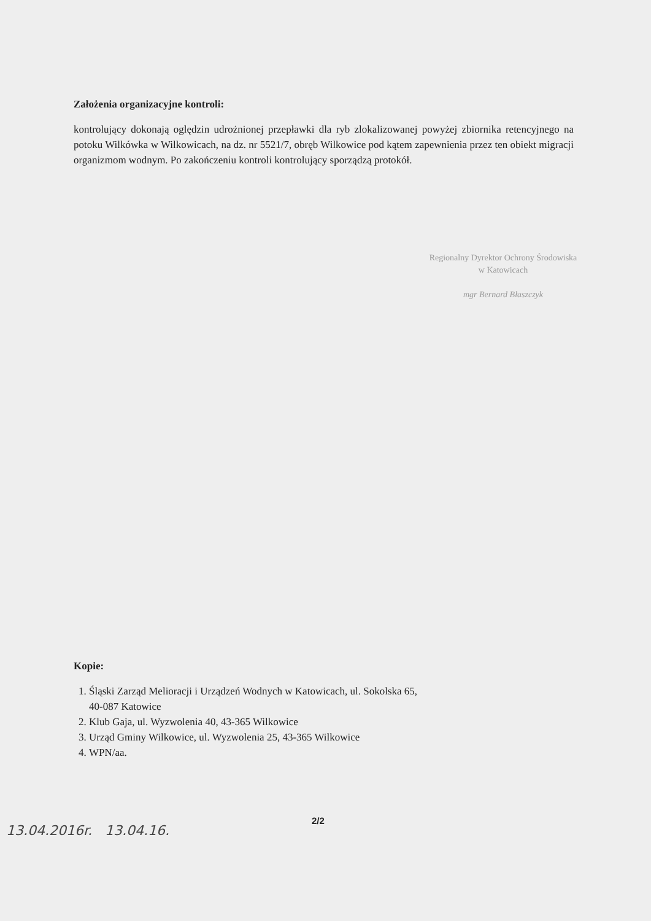Założenia organizacyjne kontroli:
kontrolujący dokonają oględzin udrożnionej przepławki dla ryb zlokalizowanej powyżej zbiornika retencyjnego na potoku Wilkówka w Wilkowicach, na dz. nr 5521/7, obręb Wilkowice pod kątem zapewnienia przez ten obiekt migracji organizmom wodnym. Po zakończeniu kontroli kontrolujący sporządzą protokół.
Regionalny Dyrektor Ochrony Środowiska
w Katowicach
mgr Bernard Błaszczyk
Kopie:
1. Śląski Zarząd Melioracji i Urządzeń Wodnych w Katowicach, ul. Sokolska 65,
40-087 Katowice
2. Klub Gaja, ul. Wyzwolenia 40, 43-365 Wilkowice
3. Urząd Gminy Wilkowice, ul. Wyzwolenia 25, 43-365 Wilkowice
4. WPN/aa.
2/2
13.04.2016r. 13.04.16.